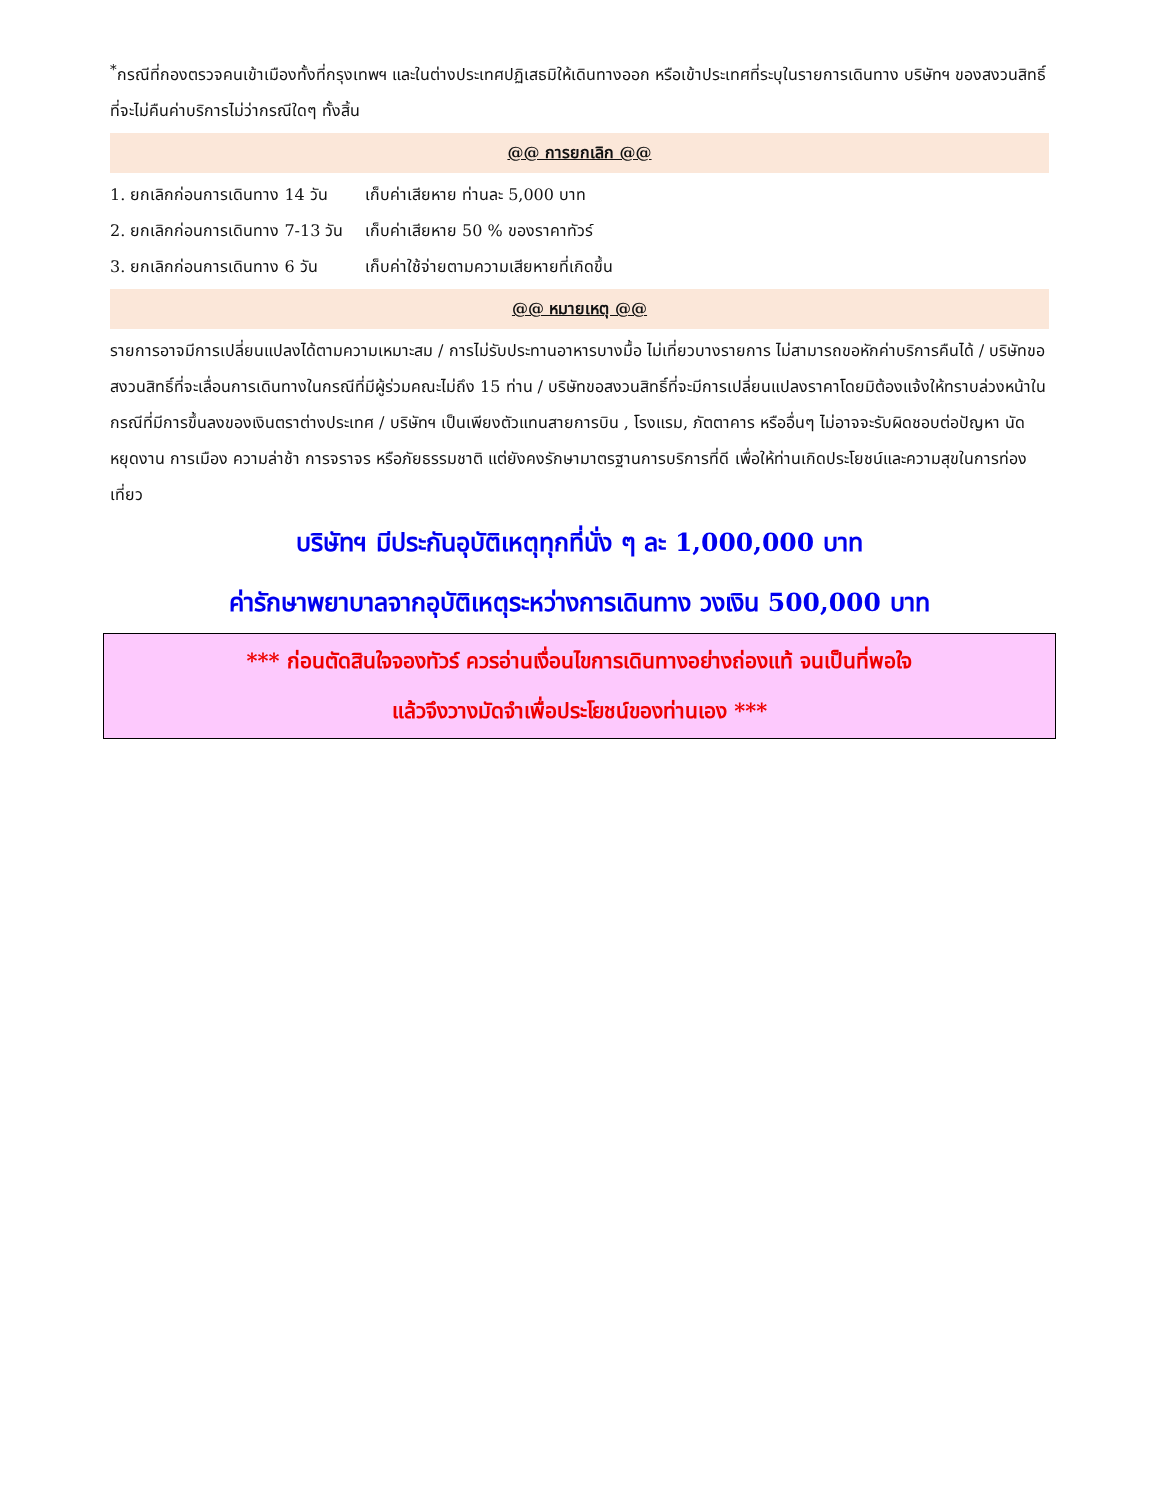<sup>*</sup> กรณีที่กองตรวจคนเข้าเมืองทั้งที่กรุงเทพฯ และในต่างประเทศปฏิเสธมิให้เดินทางออก หรือเข้าประเทศที่ระบุในรายการเดินทาง บริษัทฯ ของสงวนสิทธิ์ที่จะไม่คืนค่าบริการไม่ว่ากรณีใดๆ ทั้งสิ้น
@@ การยกเลิก @@
1. ยกเลิกก่อนการเดินทาง 14 วัน เก็บค่าเสียหาย ท่านละ 5,000 บาท
2. ยกเลิกก่อนการเดินทาง 7-13 วัน เก็บค่าเสียหาย 50 % ของราคาทัวร์
3. ยกเลิกก่อนการเดินทาง 6 วัน เก็บค่าใช้จ่ายตามความเสียหายที่เกิดขึ้น
@@ หมายเหตุ @@
รายการอาจมีการเปลี่ยนแปลงได้ตามความเหมาะสม / การไม่รับประทานอาหารบางมื้อ ไม่เที่ยวบางรายการ ไม่สามารถขอหักค่าบริการคืนได้ / บริษัทขอสงวนสิทธิ์ที่จะเลื่อนการเดินทางในกรณีที่มีผู้ร่วมคณะไม่ถึง 15 ท่าน / บริษัทขอสงวนสิทธิ์ที่จะมีการเปลี่ยนแปลงราคาโดยมิต้องแจ้งให้ทราบล่วงหน้าในกรณีที่มีการขึ้นลงของเงินตราต่างประเทศ / บริษัทฯ เป็นเพียงตัวแทนสายการบิน , โรงแรม, ภัตตาคาร หรืออื่นๆ ไม่อาจจะรับผิดชอบต่อปัญหา นัดหยุดงาน การเมือง ความล่าช้า การจราจร หรือภัยธรรมชาติ แต่ยังคงรักษามาตรฐานการบริการที่ดี เพื่อให้ท่านเกิดประโยชน์และความสุขในการท่องเที่ยว
บริษัทฯ มีประกันอุบัติเหตุทุกที่นั่ง ๆ ละ 1,000,000 บาท
ค่ารักษาพยาบาลจากอุบัติเหตุระหว่างการเดินทาง วงเงิน 500,000 บาท
*** ก่อนตัดสินใจจองทัวร์ ควรอ่านเงื่อนไขการเดินทางอย่างถ่องแท้ จนเป็นที่พอใจ
แล้วจึงวางมัดจำเพื่อประโยชน์ของท่านเอง ***